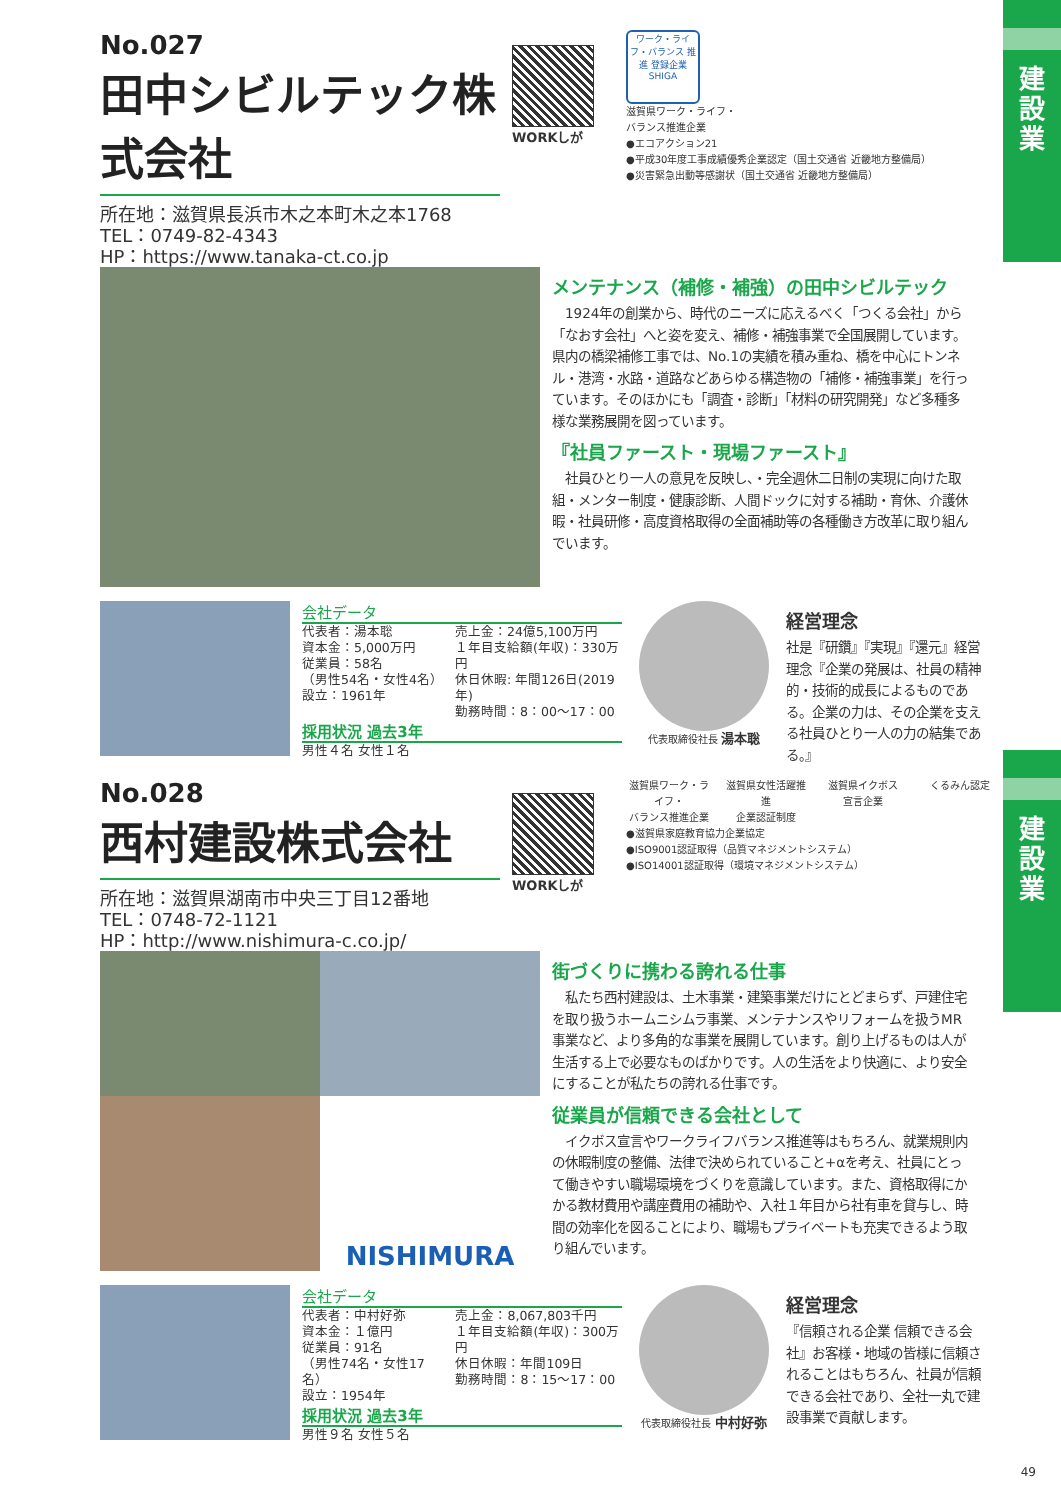建
設
業
建
設
業
No.027
田中シビルテック株式会社
所在地：滋賀県長浜市木之本町木之本1768
TEL：0749-82-4343
HP：https://www.tanaka-ct.co.jp
WORKしが
ワーク・ライフ・バランス 推進 登録企業 SHIGA
滋賀県ワーク・ライフ・
バランス推進企業
●エコアクション21
●平成30年度工事成績優秀企業認定（国土交通省 近畿地方整備局）
●災害緊急出動等感謝状（国土交通省 近畿地方整備局）
メンテナンス（補修・補強）の田中シビルテック
　1924年の創業から、時代のニーズに応えるべく「つくる会社」から「なおす会社」へと姿を変え、補修・補強事業で全国展開しています。県内の橋梁補修工事では、No.1の実績を積み重ね、橋を中心にトンネル・港湾・水路・道路などあらゆる構造物の「補修・補強事業」を行っています。そのほかにも「調査・診断」「材料の研究開発」など多種多様な業務展開を図っています。
『社員ファースト・現場ファースト』
　社員ひとり一人の意見を反映し、・完全週休二日制の実現に向けた取組・メンター制度・健康診断、人間ドックに対する補助・育休、介護休暇・社員研修・高度資格取得の全面補助等の各種働き方改革に取り組んでいます。
会社データ
代表者：湯本聡
資本金：5,000万円
従業員：58名
（男性54名・女性4名）
設立：1961年
売上金：24億5,100万円
１年目支給額(年収)：330万円
休日休暇: 年間126日(2019年)
勤務時間：8：00～17：00
採用状況 過去3年
男性４名 女性１名
代表取締役社長 湯本聡
経営理念
社是『研鑽』『実現』『還元』経営理念『企業の発展は、社員の精神的・技術的成長によるものである。企業の力は、その企業を支える社員ひとり一人の力の結集である。』
No.028
西村建設株式会社
所在地：滋賀県湖南市中央三丁目12番地
TEL：0748-72-1121
HP：http://www.nishimura-c.co.jp/
WORKしが
滋賀県ワーク・ライフ・
バランス推進企業
滋賀県女性活躍推進
企業認証制度
滋賀県イクボス
宣言企業
くるみん認定
●滋賀県家庭教育協力企業協定
●ISO9001認証取得（品質マネジメントシステム）
●ISO14001認証取得（環境マネジメントシステム）
NISHIMURA
街づくりに携わる誇れる仕事
　私たち西村建設は、土木事業・建築事業だけにとどまらず、戸建住宅を取り扱うホームニシムラ事業、メンテナンスやリフォームを扱うMR事業など、より多角的な事業を展開しています。創り上げるものは人が生活する上で必要なものばかりです。人の生活をより快適に、より安全にすることが私たちの誇れる仕事です。
従業員が信頼できる会社として
　イクボス宣言やワークライフバランス推進等はもちろん、就業規則内の休暇制度の整備、法律で決められていること+αを考え、社員にとって働きやすい職場環境をづくりを意識しています。また、資格取得にかかる教材費用や講座費用の補助や、入社１年目から社有車を貸与し、時間の効率化を図ることにより、職場もプライベートも充実できるよう取り組んでいます。
会社データ
代表者：中村好弥
資本金：１億円
従業員：91名
（男性74名・女性17名）
設立：1954年
売上金：8,067,803千円
１年目支給額(年収)：300万円
休日休暇：年間109日
勤務時間：8：15～17：00
採用状況 過去3年
男性９名 女性５名
代表取締役社長 中村好弥
経営理念
『信頼される企業 信頼できる会社』お客様・地域の皆様に信頼されることはもちろん、社員が信頼できる会社であり、全社一丸で建設事業で貢献します。
49